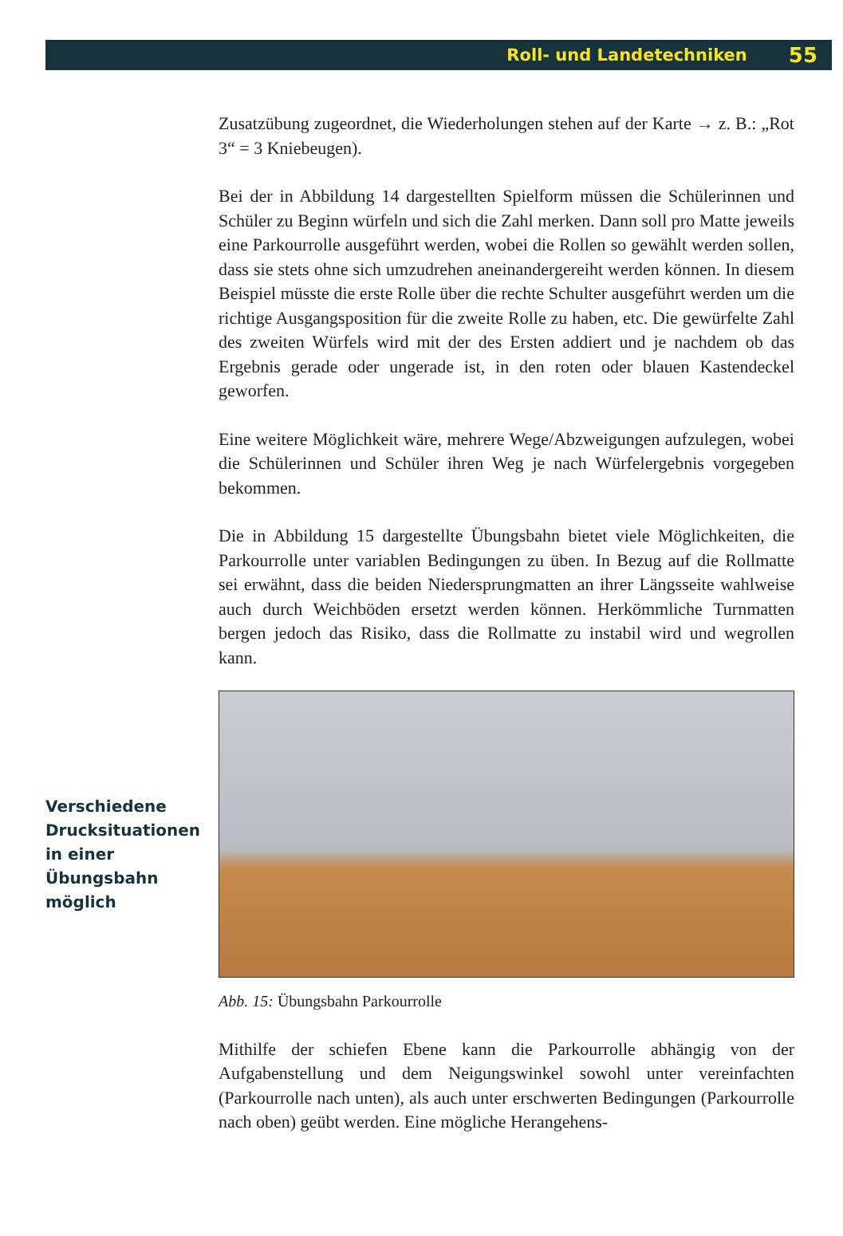Roll- und Landetechniken 55
Zusatzübung zugeordnet, die Wiederholungen stehen auf der Karte → z. B.: „Rot 3“ = 3 Kniebeugen).
Bei der in Abbildung 14 dargestellten Spielform müssen die Schülerinnen und Schüler zu Beginn würfeln und sich die Zahl merken. Dann soll pro Matte jeweils eine Parkourrolle ausgeführt werden, wobei die Rollen so gewählt werden sollen, dass sie stets ohne sich umzudrehen aneinandergereiht werden können. In diesem Beispiel müsste die erste Rolle über die rechte Schulter ausgeführt werden um die richtige Ausgangsposition für die zweite Rolle zu haben, etc. Die gewürfelte Zahl des zweiten Würfels wird mit der des Ersten addiert und je nachdem ob das Ergebnis gerade oder ungerade ist, in den roten oder blauen Kastendeckel geworfen.
Eine weitere Möglichkeit wäre, mehrere Wege/Abzweigungen aufzulegen, wobei die Schülerinnen und Schüler ihren Weg je nach Würfelergebnis vorgegeben bekommen.
Die in Abbildung 15 dargestellte Übungsbahn bietet viele Möglichkeiten, die Parkourrolle unter variablen Bedingungen zu üben. In Bezug auf die Rollmatte sei erwähnt, dass die beiden Niedersprungmatten an ihrer Längsseite wahlweise auch durch Weichböden ersetzt werden können. Herkömmliche Turnmatten bergen jedoch das Risiko, dass die Rollmatte zu instabil wird und wegrollen kann.
Verschiedene Drucksituationen in einer Übungsbahn möglich
Abb. 15: Übungsbahn Parkourrolle
Mithilfe der schiefen Ebene kann die Parkourrolle abhängig von der Aufgabenstellung und dem Neigungswinkel sowohl unter vereinfachten (Parkourrolle nach unten), als auch unter erschwerten Bedingungen (Parkourrolle nach oben) geübt werden. Eine mögliche Herangehens-